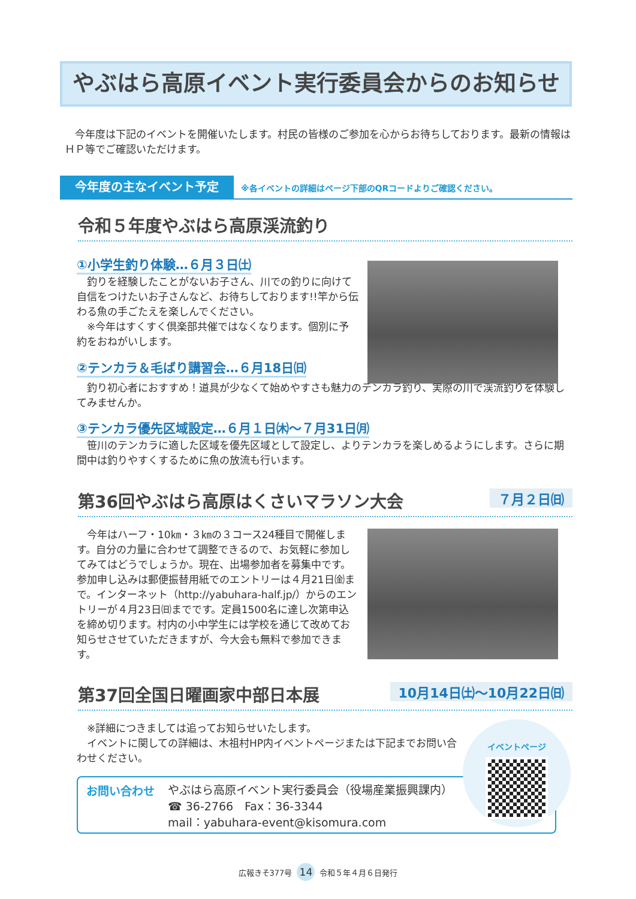やぶはら高原イベント実行委員会からのお知らせ
　今年度は下記のイベントを開催いたします。村民の皆様のご参加を心からお待ちしております。最新の情報はＨＰ等でご確認いただけます。
今年度の主なイベント予定 ※各イベントの詳細はページ下部のQRコードよりご確認ください。
令和５年度やぶはら高原渓流釣り
①小学生釣り体験…６月３日㈯
　釣りを経験したことがないお子さん、川での釣りに向けて自信をつけたいお子さんなど、お待ちしております!!竿から伝わる魚の手ごたえを楽しんでください。
　※今年はすくすく倶楽部共催ではなくなります。個別に予約をおねがいします。
②テンカラ＆毛ばり講習会…６月18日㈰
　釣り初心者におすすめ！道具が少なくて始めやすさも魅力のテンカラ釣り、実際の川で渓流釣りを体験してみませんか。
③テンカラ優先区域設定…６月１日㈭～７月31日㈪
　笹川のテンカラに適した区域を優先区域として設定し、よりテンカラを楽しめるようにします。さらに期間中は釣りやすくするために魚の放流も行います。
第36回やぶはら高原はくさいマラソン大会 ７月２日㈰
　今年はハーフ・10㎞・３㎞の３コース24種目で開催します。自分の力量に合わせて調整できるので、お気軽に参加してみてはどうでしょうか。現在、出場参加者を募集中です。参加申し込みは郵便振替用紙でのエントリーは４月21日㈮まで。インターネット（http://yabuhara-half.jp/）からのエントリーが４月23日㈰までです。定員1500名に達し次第申込を締め切ります。村内の小中学生には学校を通じて改めてお知らせさせていただきますが、今大会も無料で参加できます。
第37回全国日曜画家中部日本展 10月14日㈯～10月22日㈰
　※詳細につきましては追ってお知らせいたします。
　イベントに関しての詳細は、木祖村HP内イベントページまたは下記までお問い合わせください。
お問い合わせ
やぶはら高原イベント実行委員会（役場産業振興課内）
☎ 36-2766　Fax：36-3344
mail：yabuhara-event@kisomura.com
イベントページ
広報きそ377号 14 令和５年４月６日発行